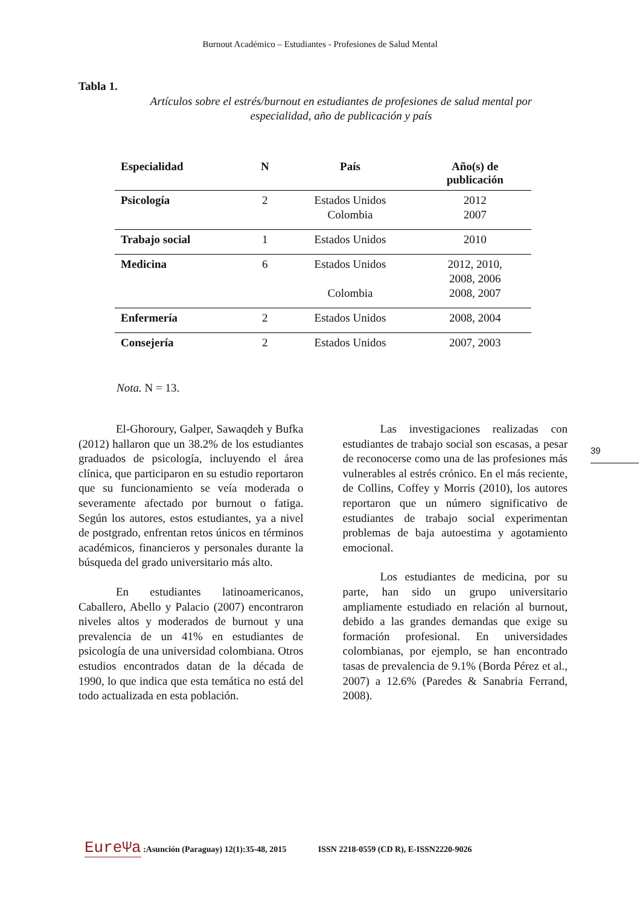Burnout Académico – Estudiantes - Profesiones de Salud Mental
Tabla 1.
Artículos sobre el estrés/burnout en estudiantes de profesiones de salud mental por especialidad, año de publicación y país
| Especialidad | N | País | Año(s) de publicación |
| --- | --- | --- | --- |
| Psicología | 2 | Estados Unidos Colombia | 2012 2007 |
| Trabajo social | 1 | Estados Unidos | 2010 |
| Medicina | 6 | Estados Unidos Colombia | 2012, 2010, 2008, 2006 2008, 2007 |
| Enfermería | 2 | Estados Unidos | 2008, 2004 |
| Consejería | 2 | Estados Unidos | 2007, 2003 |
Nota. N = 13.
El-Ghoroury, Galper, Sawaqdeh y Bufka (2012) hallaron que un 38.2% de los estudiantes graduados de psicología, incluyendo el área clínica, que participaron en su estudio reportaron que su funcionamiento se veía moderada o severamente afectado por burnout o fatiga. Según los autores, estos estudiantes, ya a nivel de postgrado, enfrentan retos únicos en términos académicos, financieros y personales durante la búsqueda del grado universitario más alto.
En estudiantes latinoamericanos, Caballero, Abello y Palacio (2007) encontraron niveles altos y moderados de burnout y una prevalencia de un 41% en estudiantes de psicología de una universidad colombiana. Otros estudios encontrados datan de la década de 1990, lo que indica que esta temática no está del todo actualizada en esta población.
Las investigaciones realizadas con estudiantes de trabajo social son escasas, a pesar de reconocerse como una de las profesiones más vulnerables al estrés crónico. En el más reciente, de Collins, Coffey y Morris (2010), los autores reportaron que un número significativo de estudiantes de trabajo social experimentan problemas de baja autoestima y agotamiento emocional.
Los estudiantes de medicina, por su parte, han sido un grupo universitario ampliamente estudiado en relación al burnout, debido a las grandes demandas que exige su formación profesional. En universidades colombianas, por ejemplo, se han encontrado tasas de prevalencia de 9.1% (Borda Pérez et al., 2007) a 12.6% (Paredes & Sanabria Ferrand, 2008).
39
EureΨa :Asunción (Paraguay) 12(1):35-48, 2015 ISSN 2218-0559 (CD R), E-ISSN2220-9026